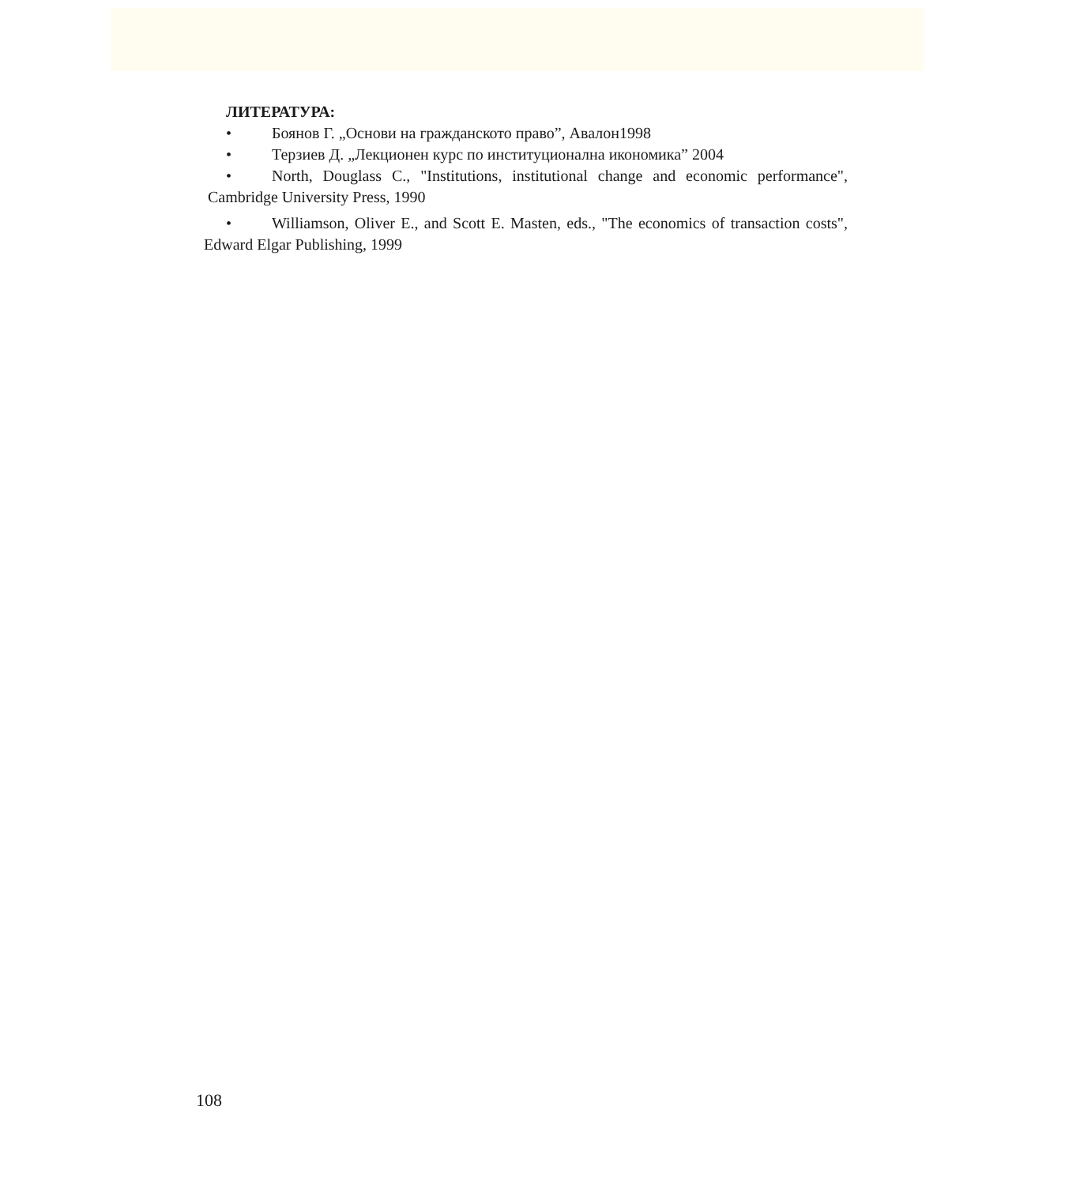ЛИТЕРАТУРА:
• Боянов Г. „Основи на гражданското право”, Авалон1998
• Терзиев Д. „Лекционен курс по институционална икономика” 2004
• North, Douglass C., "Institutions, institutional change and economic performance", Cambridge University Press, 1990
• Williamson, Oliver E., and Scott E. Masten, eds., "The economics of transaction costs", Edward Elgar Publishing, 1999
108